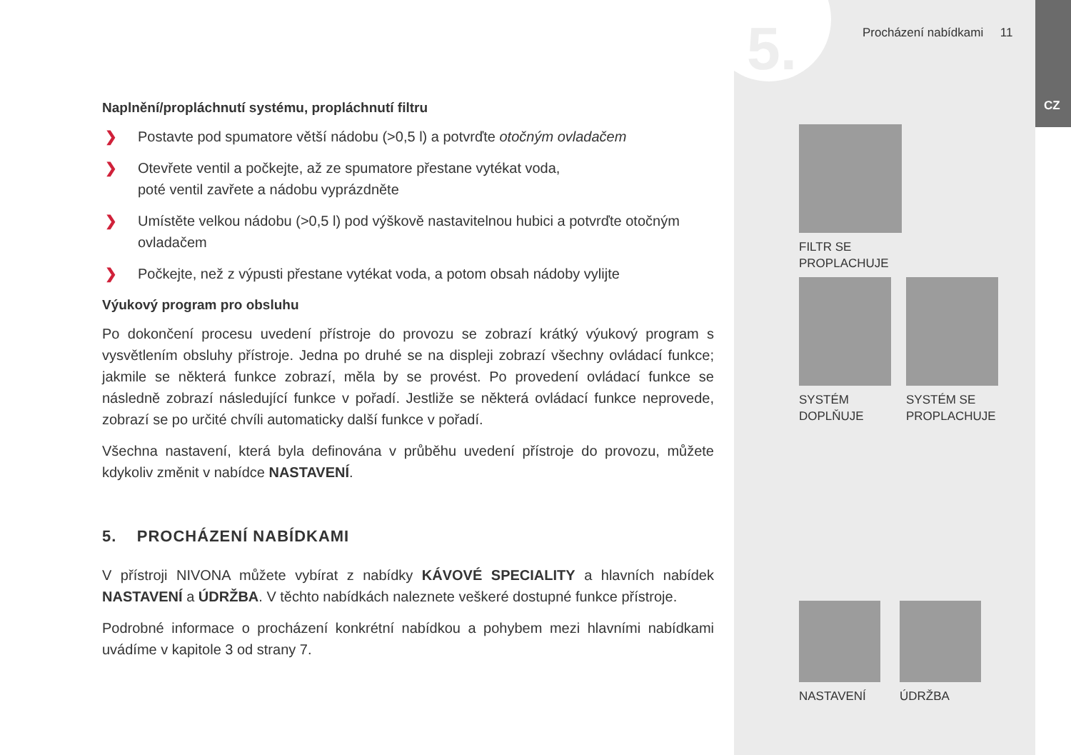5. Procházení nabídkami 11
CZ
Naplnění/propláchnutí systému, propláchnutí filtru
❯ Postavte pod spumatore větší nádobu (>0,5 l) a potvrďte otočným ovladačem
❯ Otevřete ventil a počkejte, až ze spumatore přestane vytékat voda,
poté ventil zavřete a nádobu vyprázdněte
❯ Umístěte velkou nádobu (>0,5 l) pod výškově nastavitelnou hubici a potvrďte otočným ovladačem
❯ Počkejte, než z výpusti přestane vytékat voda, a potom obsah nádoby vylijte
Výukový program pro obsluhu
Po dokončení procesu uvedení přístroje do provozu se zobrazí krátký výukový program s vysvětlením obsluhy přístroje. Jedna po druhé se na displeji zobrazí všechny ovládací funkce; jakmile se některá funkce zobrazí, měla by se provést. Po provedení ovládací funkce se následně zobrazí následující funkce v pořadí. Jestliže se některá ovládací funkce neprovede, zobrazí se po určité chvíli automaticky další funkce v pořadí.
Všechna nastavení, která byla definována v průběhu uvedení přístroje do provozu, můžete kdykoliv změnit v nabídce NASTAVENÍ.
5. PROCHÁZENÍ NABÍDKAMI
V přístroji NIVONA můžete vybírat z nabídky KÁVOVÉ SPECIALITY a hlavních nabídek NASTAVENÍ a ÚDRŽBA. V těchto nabídkách naleznete veškeré dostupné funkce přístroje.
Podrobné informace o procházení konkrétní nabídkou a pohybem mezi hlavními nabídkami uvádíme v kapitole 3 od strany 7.
FILTR SE
PROPLACHUJE
SYSTÉM
DOPLŇUJE
SYSTÉM SE
PROPLACHUJE
NASTAVENÍ ÚDRŽBA